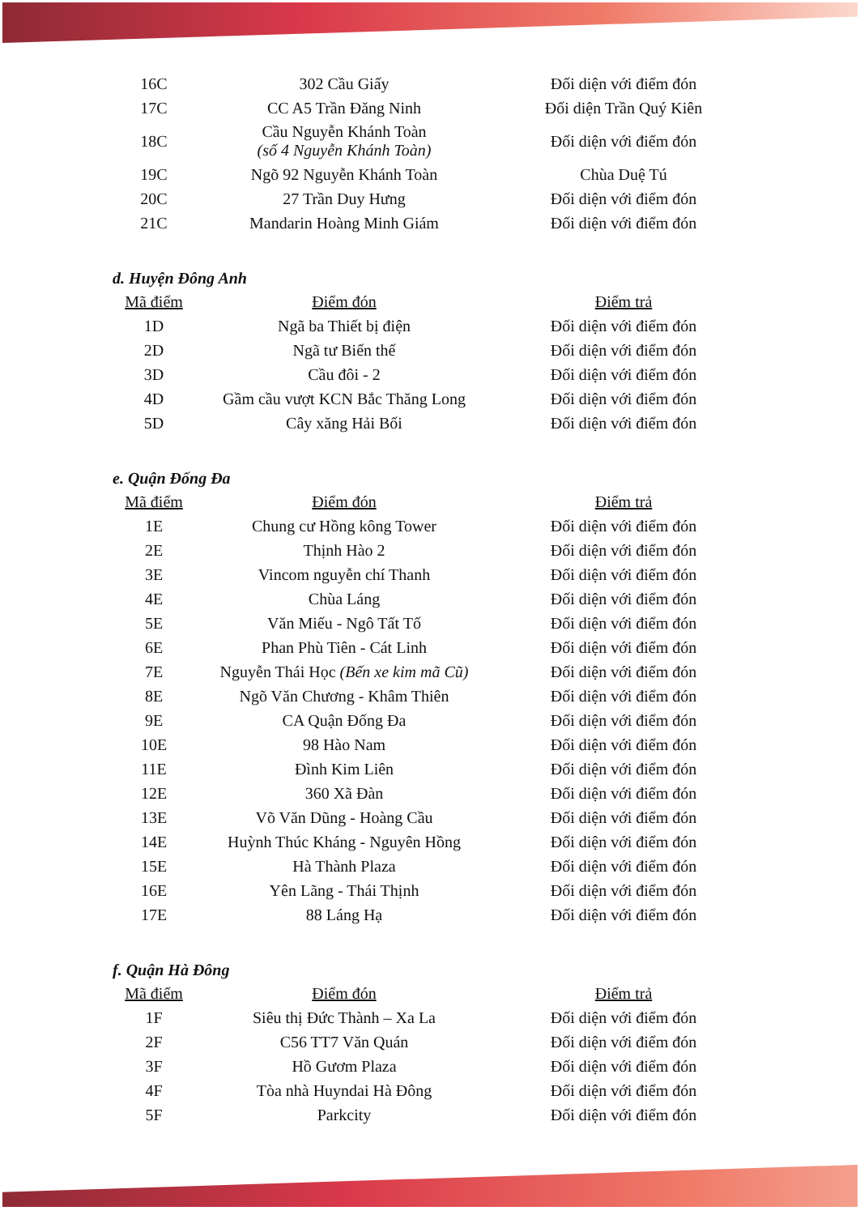| 16C | 302 Cầu Giấy | Đối diện với điểm đón |
| 17C | CC A5 Trần Đăng Ninh | Đối diện Trần Quý Kiên |
| 18C | Cầu Nguyễn Khánh Toàn (số 4 Nguyễn Khánh Toàn) | Đối diện với điểm đón |
| 19C | Ngõ 92 Nguyễn Khánh Toàn | Chùa Duệ Tú |
| 20C | 27 Trần Duy Hưng | Đối diện với điểm đón |
| 21C | Mandarin Hoàng Minh Giám | Đối diện với điểm đón |
d. Huyện Đông Anh
| Mã điểm | Điểm đón | Điểm trả |
| --- | --- | --- |
| 1D | Ngã ba Thiết bị điện | Đối diện với điểm đón |
| 2D | Ngã tư Biến thế | Đối diện với điểm đón |
| 3D | Cầu đôi - 2 | Đối diện với điểm đón |
| 4D | Gầm cầu vượt KCN Bắc Thăng Long | Đối diện với điểm đón |
| 5D | Cây xăng Hải Bối | Đối diện với điểm đón |
e. Quận Đống Đa
| Mã điểm | Điểm đón | Điểm trả |
| --- | --- | --- |
| 1E | Chung cư Hồng kông Tower | Đối diện với điểm đón |
| 2E | Thịnh Hào 2 | Đối diện với điểm đón |
| 3E | Vincom nguyễn chí Thanh | Đối diện với điểm đón |
| 4E | Chùa Láng | Đối diện với điểm đón |
| 5E | Văn Miếu - Ngô Tất Tố | Đối diện với điểm đón |
| 6E | Phan Phù Tiên - Cát Linh | Đối diện với điểm đón |
| 7E | Nguyễn Thái Học (Bến xe kim mã Cũ) | Đối diện với điểm đón |
| 8E | Ngõ Văn Chương - Khâm Thiên | Đối diện với điểm đón |
| 9E | CA Quận Đống Đa | Đối diện với điểm đón |
| 10E | 98 Hào Nam | Đối diện với điểm đón |
| 11E | Đình Kim Liên | Đối diện với điểm đón |
| 12E | 360 Xã Đàn | Đối diện với điểm đón |
| 13E | Võ Văn Dũng - Hoàng Cầu | Đối diện với điểm đón |
| 14E | Huỳnh Thúc Kháng - Nguyên Hồng | Đối diện với điểm đón |
| 15E | Hà Thành Plaza | Đối diện với điểm đón |
| 16E | Yên Lãng - Thái Thịnh | Đối diện với điểm đón |
| 17E | 88 Láng Hạ | Đối diện với điểm đón |
f. Quận Hà Đông
| Mã điểm | Điểm đón | Điểm trả |
| --- | --- | --- |
| 1F | Siêu thị Đức Thành – Xa La | Đối diện với điểm đón |
| 2F | C56 TT7 Văn Quán | Đối diện với điểm đón |
| 3F | Hồ Gươm Plaza | Đối diện với điểm đón |
| 4F | Tòa nhà Huyndai Hà Đông | Đối diện với điểm đón |
| 5F | Parkcity | Đối diện với điểm đón |